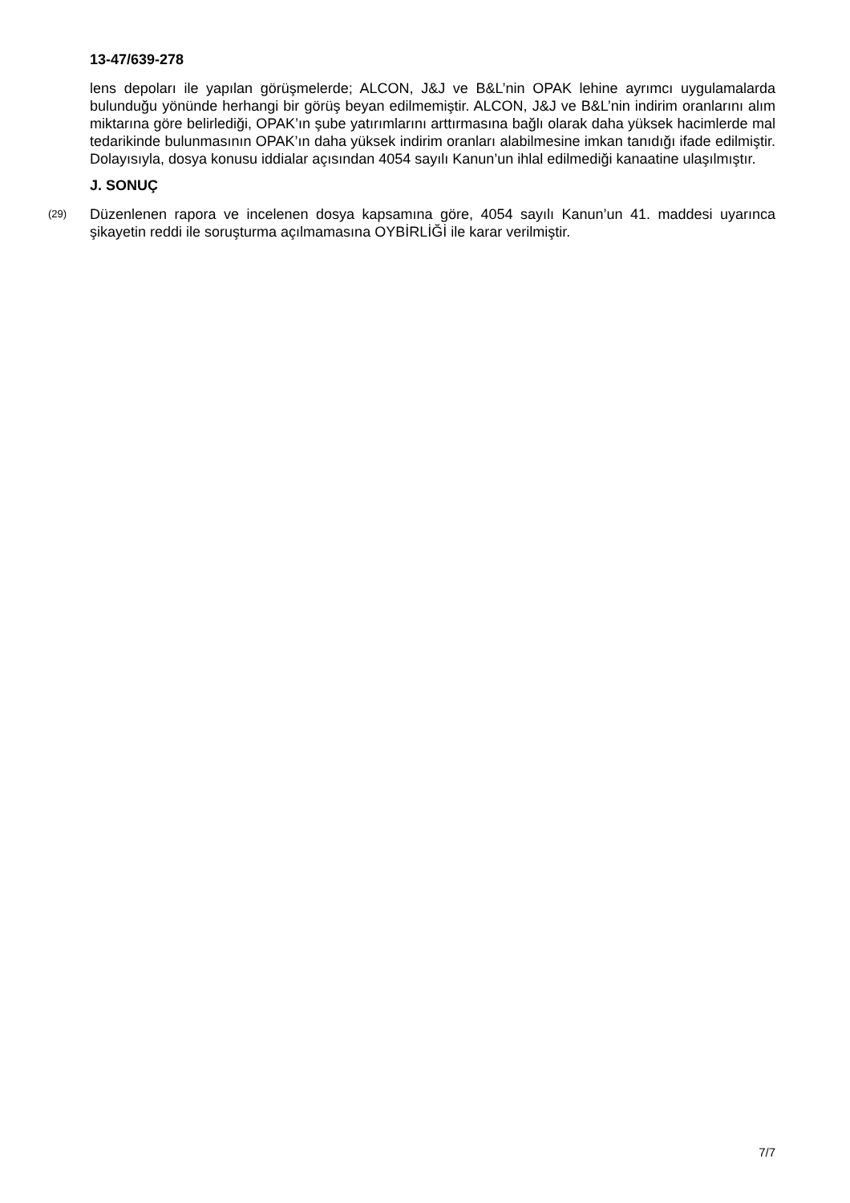13-47/639-278
lens depoları ile yapılan görüşmelerde; ALCON, J&J ve B&L’nin OPAK lehine ayrımcı uygulamalarda bulunduğu yönünde herhangi bir görüş beyan edilmemiştir. ALCON, J&J ve B&L’nin indirim oranlarını alım miktarına göre belirlediği, OPAK’ın şube yatırımlarını arttırmasına bağlı olarak daha yüksek hacimlerde mal tedarikinde bulunmasının OPAK’ın daha yüksek indirim oranları alabilmesine imkan tanıdığı ifade edilmiştir. Dolayısıyla, dosya konusu iddialar açısından 4054 sayılı Kanun’un ihlal edilmediği kanaatine ulaşılmıştır.
J. SONUÇ
(29) Düzenlenen rapora ve incelenen dosya kapsamına göre, 4054 sayılı Kanun’un 41. maddesi uyarınca şikayetin reddi ile soruşturma açılmamasına OYBİRLİĞİ ile karar verilmiştir.
7/7